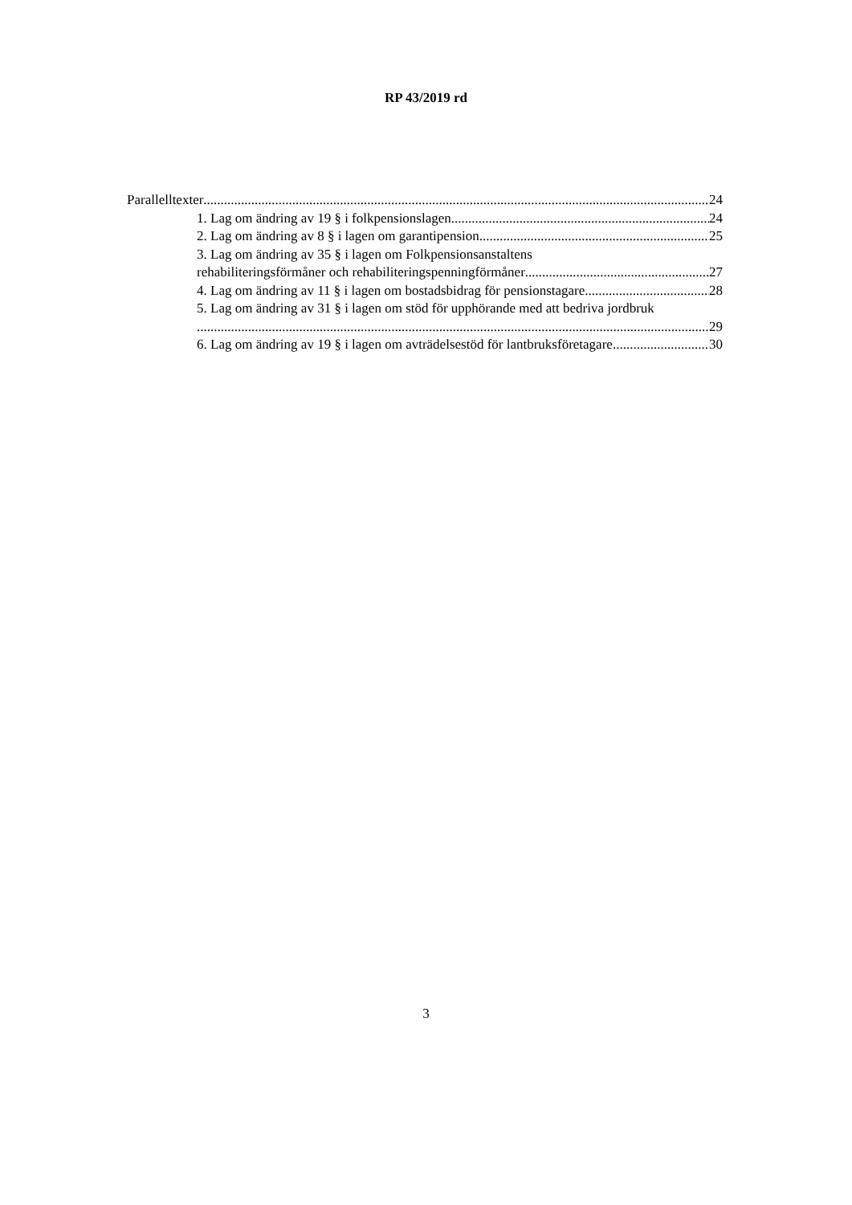RP 43/2019 rd
Parallelltexter 24
1. Lag om ändring av 19 § i folkpensionslagen 24
2. Lag om ändring av 8 § i lagen om garantipension 25
3. Lag om ändring av 35 § i lagen om Folkpensionsanstaltens
rehabiliteringsförmåner och rehabiliteringspenningförmåner 27
4. Lag om ändring av 11 § i lagen om bostadsbidrag för pensionstagare 28
5. Lag om ändring av 31 § i lagen om stöd för upphörande med att bedriva jordbruk
29
6. Lag om ändring av 19 § i lagen om avträdelsestöd för lantbruksföretagare 30
3